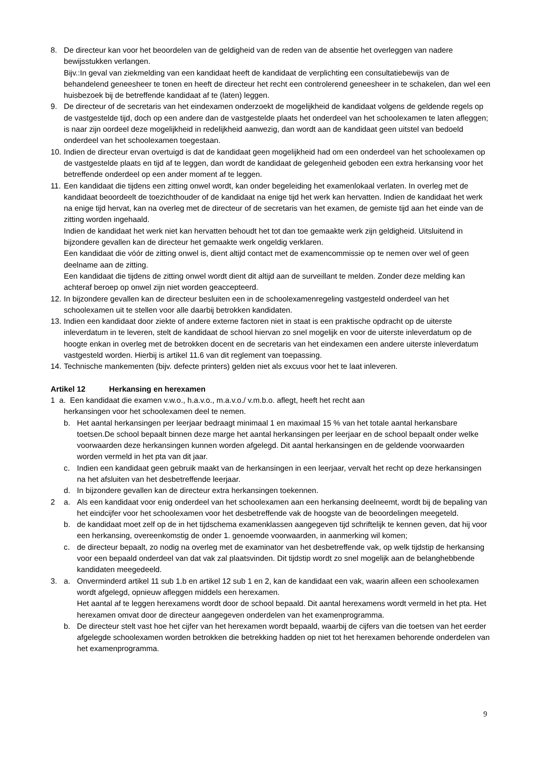8. De directeur kan voor het beoordelen van de geldigheid van de reden van de absentie het overleggen van nadere bewijsstukken verlangen.
Bijv.:In geval van ziekmelding van een kandidaat heeft de kandidaat de verplichting een consultatiebewijs van de behandelend geneesheer te tonen en heeft de directeur het recht een controlerend geneesheer in te schakelen, dan wel een huisbezoek bij de betreffende kandidaat af te (laten) leggen.
9. De directeur of de secretaris van het eindexamen onderzoekt de mogelijkheid de kandidaat volgens de geldende regels op de vastgestelde tijd, doch op een andere dan de vastgestelde plaats het onderdeel van het schoolexamen te laten afleggen; is naar zijn oordeel deze mogelijkheid in redelijkheid aanwezig, dan wordt aan de kandidaat geen uitstel van bedoeld onderdeel van het schoolexamen toegestaan.
10. Indien de directeur ervan overtuigd is dat de kandidaat geen mogelijkheid had om een onderdeel van het schoolexamen op de vastgestelde plaats en tijd af te leggen, dan wordt de kandidaat de gelegenheid geboden een extra herkansing voor het betreffende onderdeel op een ander moment af te leggen.
11. Een kandidaat die tijdens een zitting onwel wordt, kan onder begeleiding het examenlokaal verlaten. In overleg met de kandidaat beoordeelt de toezichthouder of de kandidaat na enige tijd het werk kan hervatten. Indien de kandidaat het werk na enige tijd hervat, kan na overleg met de directeur of de secretaris van het examen, de gemiste tijd aan het einde van de zitting worden ingehaald.
Indien de kandidaat het werk niet kan hervatten behoudt het tot dan toe gemaakte werk zijn geldigheid. Uitsluitend in bijzondere gevallen kan de directeur het gemaakte werk ongeldig verklaren.
Een kandidaat die vóór de zitting onwel is, dient altijd contact met de examencommissie op te nemen over wel of geen deelname aan de zitting.
Een kandidaat die tijdens de zitting onwel wordt dient dit altijd aan de surveillant te melden. Zonder deze melding kan achteraf beroep op onwel zijn niet worden geaccepteerd.
12. In bijzondere gevallen kan de directeur besluiten een in de schoolexamenregeling vastgesteld onderdeel van het schoolexamen uit te stellen voor alle daarbij betrokken kandidaten.
13. Indien een kandidaat door ziekte of andere externe factoren niet in staat is een praktische opdracht op de uiterste inleverdatum in te leveren, stelt de kandidaat de school hiervan zo snel mogelijk en voor de uiterste inleverdatum op de hoogte enkan in overleg met de betrokken docent en de secretaris van het eindexamen een andere uiterste inleverdatum vastgesteld worden. Hierbij is artikel 11.6 van dit reglement van toepassing.
14. Technische mankementen (bijv. defecte printers) gelden niet als excuus voor het te laat inleveren.
Artikel 12 Herkansing en herexamen
1 a. Een kandidaat die examen v.w.o., h.a.v.o., m.a.v.o./ v.m.b.o. aflegt, heeft het recht aan
herkansingen voor het schoolexamen deel te nemen.
b. Het aantal herkansingen per leerjaar bedraagt minimaal 1 en maximaal 15 % van het totale aantal herkansbare toetsen.De school bepaalt binnen deze marge het aantal herkansingen per leerjaar en de school bepaalt onder welke voorwaarden deze herkansingen kunnen worden afgelegd. Dit aantal herkansingen en de geldende voorwaarden worden vermeld in het pta van dit jaar.
c. Indien een kandidaat geen gebruik maakt van de herkansingen in een leerjaar, vervalt het recht op deze herkansingen na het afsluiten van het desbetreffende leerjaar.
d. In bijzondere gevallen kan de directeur extra herkansingen toekennen.
2 a. Als een kandidaat voor enig onderdeel van het schoolexamen aan een herkansing deelneemt, wordt bij de bepaling van het eindcijfer voor het schoolexamen voor het desbetreffende vak de hoogste van de beoordelingen meegeteld.
b. de kandidaat moet zelf op de in het tijdschema examenklassen aangegeven tijd schriftelijk te kennen geven, dat hij voor een herkansing, overeenkomstig de onder 1. genoemde voorwaarden, in aanmerking wil komen;
c. de directeur bepaalt, zo nodig na overleg met de examinator van het desbetreffende vak, op welk tijdstip de herkansing voor een bepaald onderdeel van dat vak zal plaatsvinden. Dit tijdstip wordt zo snel mogelijk aan de belanghebbende kandidaten meegedeeld.
3. a. Onverminderd artikel 11 sub 1.b en artikel 12 sub 1 en 2, kan de kandidaat een vak, waarin alleen een schoolexamen wordt afgelegd, opnieuw afleggen middels een herexamen.
Het aantal af te leggen herexamens wordt door de school bepaald. Dit aantal herexamens wordt vermeld in het pta. Het herexamen omvat door de directeur aangegeven onderdelen van het examenprogramma.
b. De directeur stelt vast hoe het cijfer van het herexamen wordt bepaald, waarbij de cijfers van die toetsen van het eerder afgelegde schoolexamen worden betrokken die betrekking hadden op niet tot het herexamen behorende onderdelen van het examenprogramma.
9